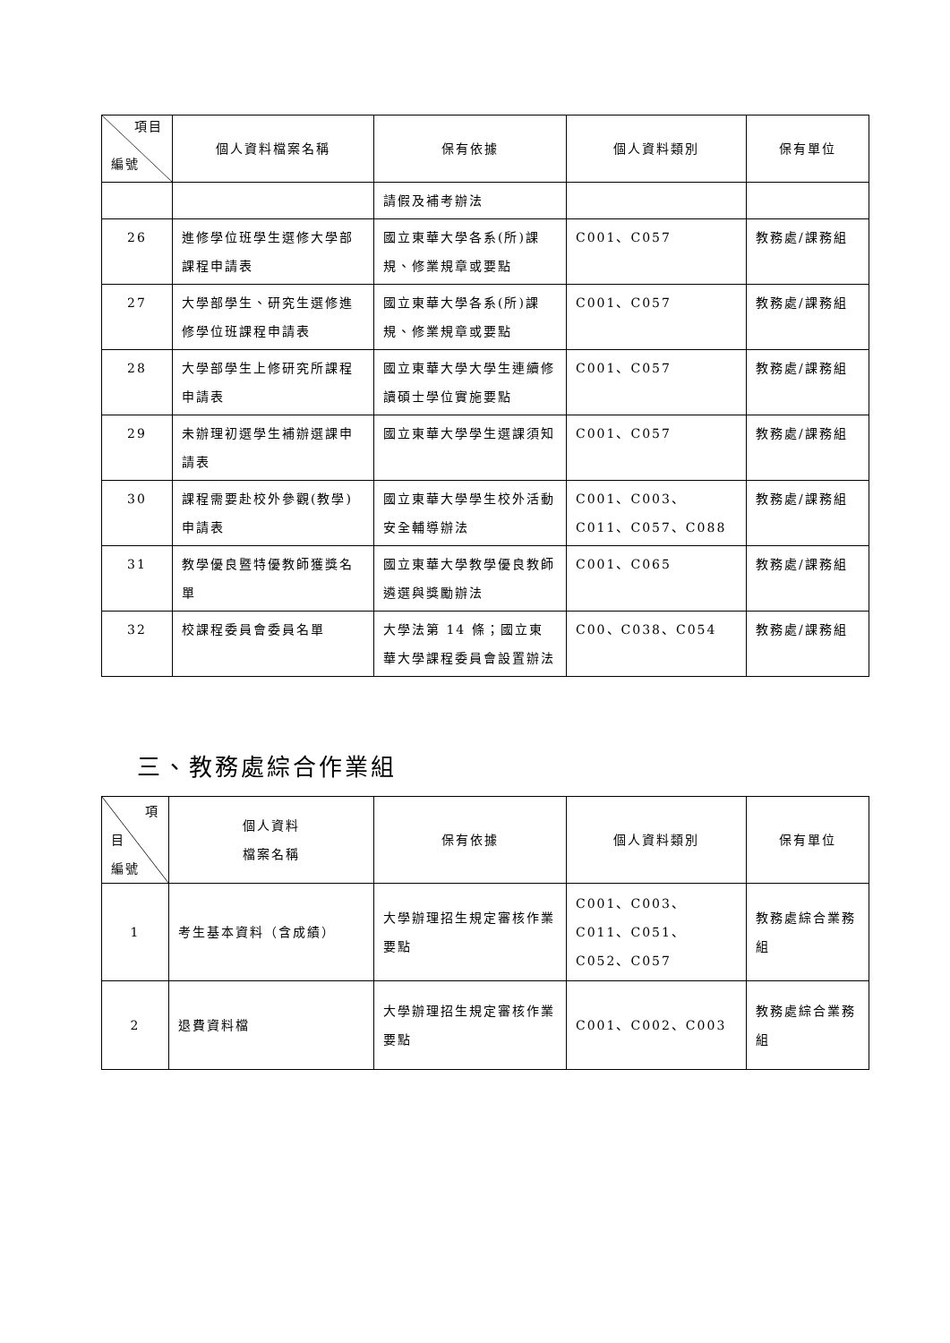| 項目 編號 | 個人資料檔案名稱 | 保有依據 | 個人資料類別 | 保有單位 |
| --- | --- | --- | --- | --- |
| | | 請假及補考辦法 | | |
| 26 | 進修學位班學生選修大學部課程申請表 | 國立東華大學各系(所)課規、修業規章或要點 | C001、C057 | 教務處/課務組 |
| 27 | 大學部學生、研究生選修進修學位班課程申請表 | 國立東華大學各系(所)課規、修業規章或要點 | C001、C057 | 教務處/課務組 |
| 28 | 大學部學生上修研究所課程申請表 | 國立東華大學大學生連續修讀碩士學位實施要點 | C001、C057 | 教務處/課務組 |
| 29 | 未辦理初選學生補辦選課申請表 | 國立東華大學學生選課須知 | C001、C057 | 教務處/課務組 |
| 30 | 課程需要赴校外參觀(教學)申請表 | 國立東華大學學生校外活動安全輔導辦法 | C001、C003、C011、C057、C088 | 教務處/課務組 |
| 31 | 教學優良暨特優教師獲獎名單 | 國立東華大學教學優良教師遴選與獎勵辦法 | C001、C065 | 教務處/課務組 |
| 32 | 校課程委員會委員名單 | 大學法第 14 條；國立東華大學課程委員會設置辦法 | C00、C038、C054 | 教務處/課務組 |
三、教務處綜合作業組
| 項 目 編號 | 個人資料 檔案名稱 | 保有依據 | 個人資料類別 | 保有單位 |
| --- | --- | --- | --- | --- |
| 1 | 考生基本資料（含成績） | 大學辦理招生規定審核作業要點 | C001、C003、C011、C051、C052、C057 | 教務處綜合業務組 |
| 2 | 退費資料檔 | 大學辦理招生規定審核作業要點 | C001、C002、C003 | 教務處綜合業務組 |